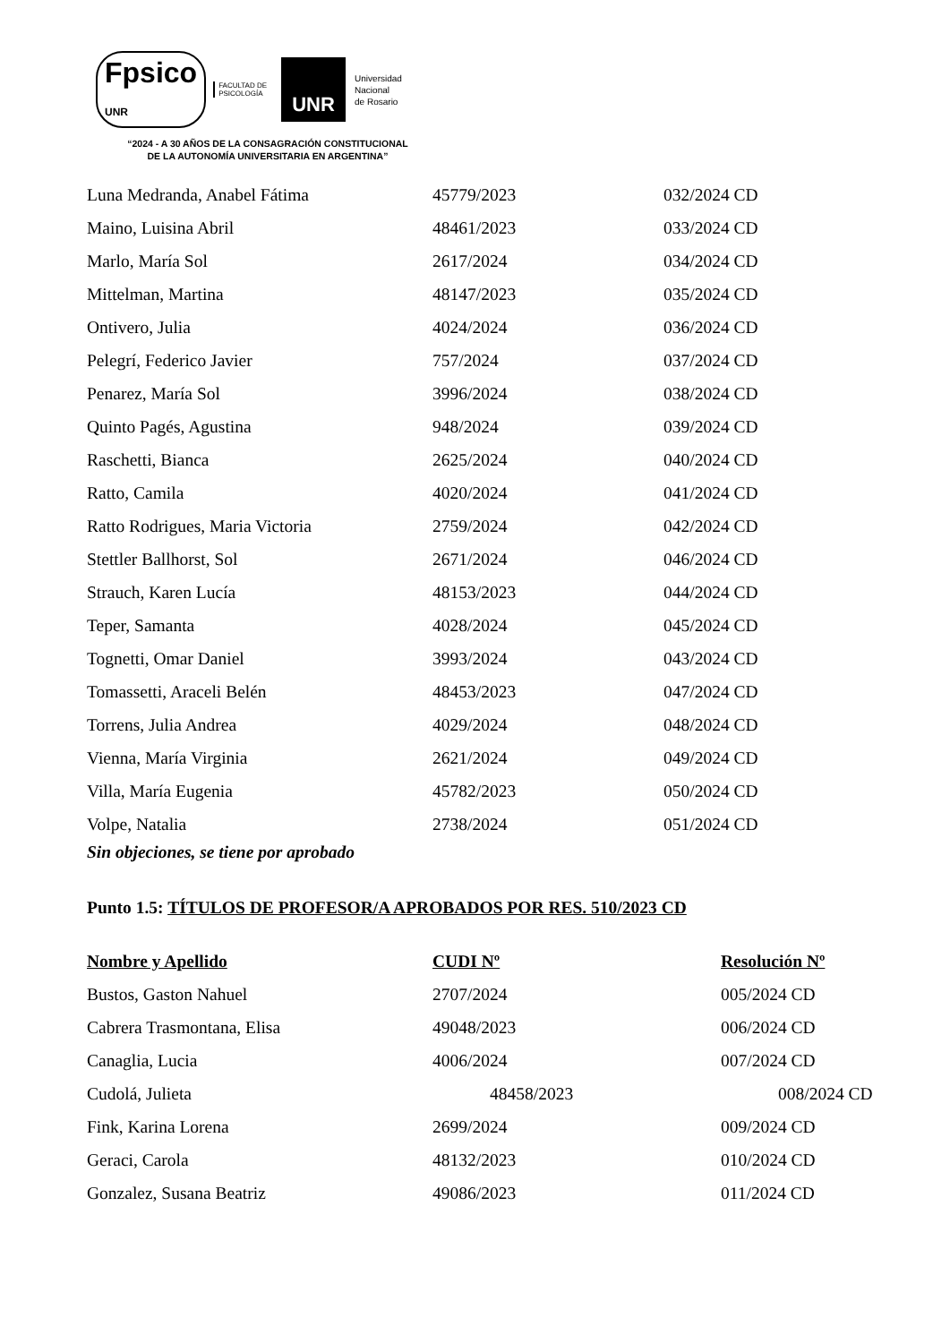Fpsico
UNR FACULTAD DE
PSICOLOGÍA UNR Universidad
Nacional
de Rosario
“2024 - A 30 AÑOS DE LA CONSAGRACIÓN CONSTITUCIONAL DE LA AUTONOMÍA UNIVERSITARIA EN ARGENTINA”
| Luna Medranda, Anabel Fátima | 45779/2023 | 032/2024 CD |
| Maino, Luisina Abril | 48461/2023 | 033/2024 CD |
| Marlo, María Sol | 2617/2024 | 034/2024 CD |
| Mittelman, Martina | 48147/2023 | 035/2024 CD |
| Ontivero, Julia | 4024/2024 | 036/2024 CD |
| Pelegrí, Federico Javier | 757/2024 | 037/2024 CD |
| Penarez, María Sol | 3996/2024 | 038/2024 CD |
| Quinto Pagés, Agustina | 948/2024 | 039/2024 CD |
| Raschetti, Bianca | 2625/2024 | 040/2024 CD |
| Ratto, Camila | 4020/2024 | 041/2024 CD |
| Ratto Rodrigues, Maria Victoria | 2759/2024 | 042/2024 CD |
| Stettler Ballhorst, Sol | 2671/2024 | 046/2024 CD |
| Strauch, Karen Lucía | 48153/2023 | 044/2024 CD |
| Teper, Samanta | 4028/2024 | 045/2024 CD |
| Tognetti, Omar Daniel | 3993/2024 | 043/2024 CD |
| Tomassetti, Araceli Belén | 48453/2023 | 047/2024 CD |
| Torrens, Julia Andrea | 4029/2024 | 048/2024 CD |
| Vienna, María Virginia | 2621/2024 | 049/2024 CD |
| Villa, María Eugenia | 45782/2023 | 050/2024 CD |
| Volpe, Natalia | 2738/2024 | 051/2024 CD |
Sin objeciones, se tiene por aprobado
Punto 1.5: TÍTULOS DE PROFESOR/A APROBADOS POR RES. 510/2023 CD
| Nombre y Apellido | CUDI Nº | Resolución Nº |
| --- | --- | --- |
| Bustos, Gaston Nahuel | 2707/2024 | 005/2024 CD |
| Cabrera Trasmontana, Elisa | 49048/2023 | 006/2024 CD |
| Canaglia, Lucia | 4006/2024 | 007/2024 CD |
| Cudolá, Julieta | 48458/2023 | 008/2024 CD |
| Fink, Karina Lorena | 2699/2024 | 009/2024 CD |
| Geraci, Carola | 48132/2023 | 010/2024 CD |
| Gonzalez, Susana Beatriz | 49086/2023 | 011/2024 CD |